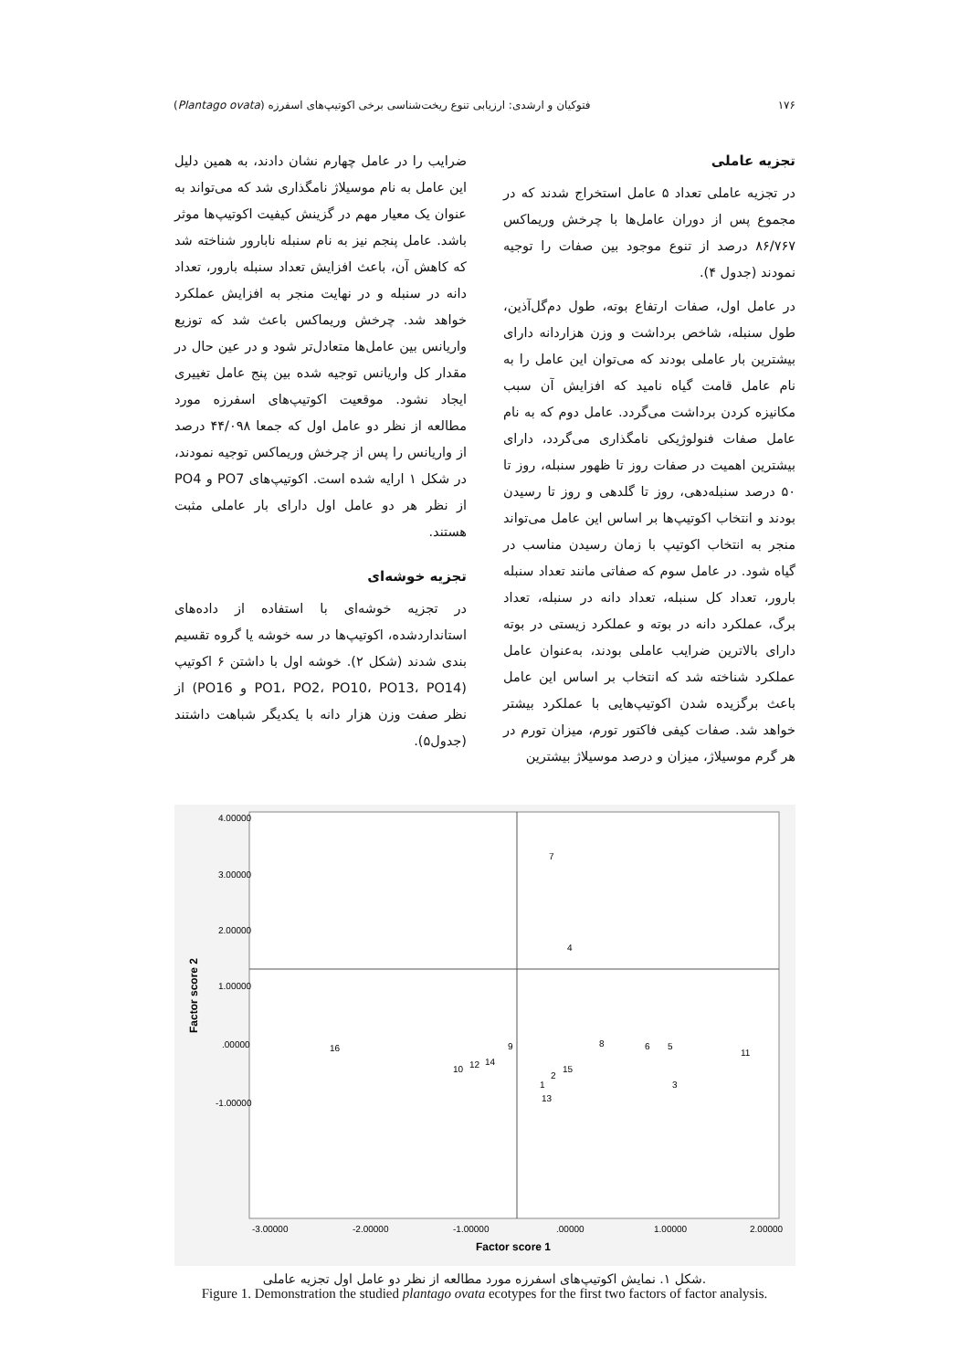۱۷۶ فتوکیان و ارشدی: ارزیابی تنوع ریخت‌شناسی برخی اکوتیپ‌های اسفرزه (Plantago ovata)
تجزیه عاملی
در تجزیه عاملی تعداد ۵ عامل استخراج شدند که در مجموع پس از دوران عامل‌ها با چرخش وریماکس ۸۶/۷۶۷ درصد از تنوع موجود بین صفات را توجیه نمودند (جدول ۴).
در عامل اول، صفات ارتفاع بوته، طول دم‌گل‌آذین، طول سنبله، شاخص برداشت و وزن هزاردانه دارای بیشترین بار عاملی بودند که می‌توان این عامل را به نام عامل قامت گیاه نامید که افزایش آن سبب مکانیزه کردن برداشت می‌گردد. عامل دوم که به نام عامل صفات فنولوژیکی نامگذاری می‌گردد، دارای بیشترین اهمیت در صفات روز تا ظهور سنبله، روز تا ۵۰ درصد سنبله‌دهی، روز تا گلدهی و روز تا رسیدن بودند و انتخاب اکوتیپ‌ها بر اساس این عامل می‌تواند منجر به انتخاب اکوتیپ با زمان رسیدن مناسب در گیاه شود. در عامل سوم که صفاتی مانند تعداد سنبله بارور، تعداد کل سنبله، تعداد دانه در سنبله، تعداد برگ، عملکرد دانه در بوته و عملکرد زیستی در بوته دارای بالاترین ضرایب عاملی بودند، به‌عنوان عامل عملکرد شناخته شد که انتخاب بر اساس این عامل باعث برگزیده شدن اکوتیپ‌هایی با عملکرد بیشتر خواهد شد. صفات کیفی فاکتور تورم، میزان تورم در هر گرم موسیلاژ، میزان و درصد موسیلاژ بیشترین
ضرایب را در عامل چهارم نشان دادند، به همین دلیل این عامل به نام موسیلاژ نامگذاری شد که می‌تواند به عنوان یک معیار مهم در گزینش کیفیت اکوتیپ‌ها موثر باشد. عامل پنجم نیز به نام سنبله نابارور شناخته شد که کاهش آن، باعث افزایش تعداد سنبله بارور، تعداد دانه در سنبله و در نهایت منجر به افزایش عملکرد خواهد شد. چرخش وریماکس باعث شد که توزیع واریانس بین عامل‌ها متعادل‌تر شود و در عین حال در مقدار کل واریانس توجیه شده بین پنج عامل تغییری ایجاد نشود. موقعیت اکوتیپ‌های اسفرزه مورد مطالعه از نظر دو عامل اول که جمعا ۴۴/۰۹۸ درصد از واریانس را پس از چرخش وریماکس توجیه نمودند، در شکل ۱ ارایه شده است. اکوتیپ‌های PO7 و PO4 از نظر هر دو عامل اول دارای بار عاملی مثبت هستند.
تجزیه خوشه‌ای
در تجزیه خوشه‌ای با استفاده از داده‌های استانداردشده، اکوتیپ‌ها در سه خوشه یا گروه تقسیم بندی شدند (شکل ۲). خوشه اول با داشتن ۶ اکوتیپ (PO1، PO2، PO10، PO13، PO14 و PO16) از نظر صفت وزن هزار دانه با یکدیگر شباهت داشتند (جدول۵).
4.00000
3.00000
2.00000
1.00000
.00000
-1.00000
-3.00000
-2.00000
-1.00000
.00000
1.00000
2.00000
Factor score 1
Factor score 2
7
4
16
8
6
5
11
9
14
12
10
15
2
3
1
13
شکل ۱. نمایش اکوتیپ‌های اسفرزه مورد مطالعه از نظر دو عامل اول تجزیه عاملی.
Figure 1. Demonstration the studied plantago ovata ecotypes for the first two factors of factor analysis.